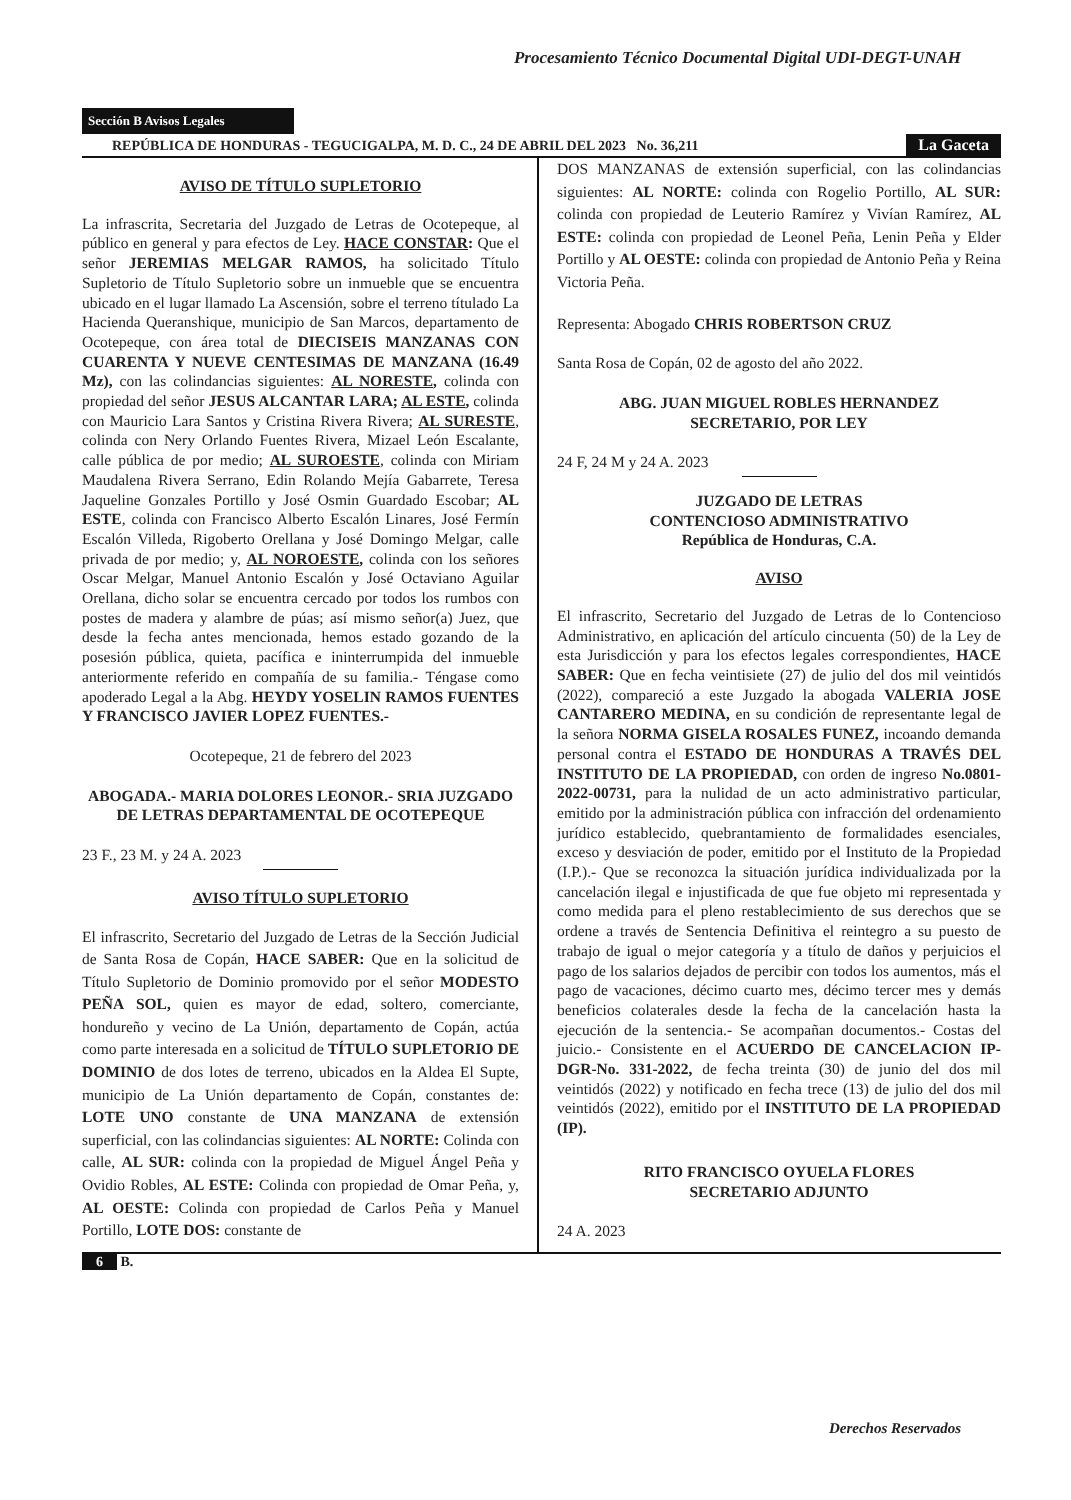Procesamiento Técnico Documental Digital UDI-DEGT-UNAH
Sección B Avisos Legales
REPÚBLICA DE HONDURAS - TEGUCIGALPA, M. D. C., 24 DE ABRIL DEL 2023 No. 36,211
La Gaceta
AVISO DE TÍTULO SUPLETORIO
La infrascrita, Secretaria del Juzgado de Letras de Ocotepeque, al público en general y para efectos de Ley. HACE CONSTAR: Que el señor JEREMIAS MELGAR RAMOS, ha solicitado Título Supletorio de Título Supletorio sobre un inmueble que se encuentra ubicado en el lugar llamado La Ascensión, sobre el terreno títulado La Hacienda Queranshique, municipio de San Marcos, departamento de Ocotepeque, con área total de DIECISEIS MANZANAS CON CUARENTA Y NUEVE CENTESIMAS DE MANZANA (16.49 Mz), con las colindancias siguientes: AL NORESTE, colinda con propiedad del señor JESUS ALCANTAR LARA; AL ESTE, colinda con Mauricio Lara Santos y Cristina Rivera Rivera; AL SURESTE, colinda con Nery Orlando Fuentes Rivera, Mizael León Escalante, calle pública de por medio; AL SUROESTE, colinda con Miriam Maudalena Rivera Serrano, Edin Rolando Mejía Gabarrete, Teresa Jaqueline Gonzales Portillo y José Osmin Guardado Escobar; AL ESTE, colinda con Francisco Alberto Escalón Linares, José Fermín Escalón Villeda, Rigoberto Orellana y José Domingo Melgar, calle privada de por medio; y, AL NOROESTE, colinda con los señores Oscar Melgar, Manuel Antonio Escalón y José Octaviano Aguilar Orellana, dicho solar se encuentra cercado por todos los rumbos con postes de madera y alambre de púas; así mismo señor(a) Juez, que desde la fecha antes mencionada, hemos estado gozando de la posesión pública, quieta, pacífica e ininterrumpida del inmueble anteriormente referido en compañía de su familia.- Téngase como apoderado Legal a la Abg. HEYDY YOSELIN RAMOS FUENTES Y FRANCISCO JAVIER LOPEZ FUENTES.-
Ocotepeque, 21 de febrero del 2023
ABOGADA.- MARIA DOLORES LEONOR.- SRIA JUZGADO DE LETRAS DEPARTAMENTAL DE OCOTEPEQUE
23 F., 23 M. y 24 A. 2023
AVISO TÍTULO SUPLETORIO
El infrascrito, Secretario del Juzgado de Letras de la Sección Judicial de Santa Rosa de Copán, HACE SABER: Que en la solicitud de Título Supletorio de Dominio promovido por el señor MODESTO PEÑA SOL, quien es mayor de edad, soltero, comerciante, hondureño y vecino de La Unión, departamento de Copán, actúa como parte interesada en a solicitud de TÍTULO SUPLETORIO DE DOMINIO de dos lotes de terreno, ubicados en la Aldea El Supte, municipio de La Unión departamento de Copán, constantes de: LOTE UNO constante de UNA MANZANA de extensión superficial, con las colindancias siguientes: AL NORTE: Colinda con calle, AL SUR: colinda con la propiedad de Miguel Ángel Peña y Ovidio Robles, AL ESTE: Colinda con propiedad de Omar Peña, y, AL OESTE: Colinda con propiedad de Carlos Peña y Manuel Portillo, LOTE DOS: constante de
DOS MANZANAS de extensión superficial, con las colindancias siguientes: AL NORTE: colinda con Rogelio Portillo, AL SUR: colinda con propiedad de Leuterio Ramírez y Vivían Ramírez, AL ESTE: colinda con propiedad de Leonel Peña, Lenin Peña y Elder Portillo y AL OESTE: colinda con propiedad de Antonio Peña y Reina Victoria Peña.
Representa: Abogado CHRIS ROBERTSON CRUZ
Santa Rosa de Copán, 02 de agosto del año 2022.
ABG. JUAN MIGUEL ROBLES HERNANDEZ
SECRETARIO, POR LEY
24 F, 24 M y 24 A. 2023
JUZGADO DE LETRAS
CONTENCIOSO ADMINISTRATIVO
República de Honduras, C.A.
AVISO
El infrascrito, Secretario del Juzgado de Letras de lo Contencioso Administrativo, en aplicación del artículo cincuenta (50) de la Ley de esta Jurisdicción y para los efectos legales correspondientes, HACE SABER: Que en fecha veintisiete (27) de julio del dos mil veintidós (2022), compareció a este Juzgado la abogada VALERIA JOSE CANTARERO MEDINA, en su condición de representante legal de la señora NORMA GISELA ROSALES FUNEZ, incoando demanda personal contra el ESTADO DE HONDURAS A TRAVÉS DEL INSTITUTO DE LA PROPIEDAD, con orden de ingreso No.0801-2022-00731, para la nulidad de un acto administrativo particular, emitido por la administración pública con infracción del ordenamiento jurídico establecido, quebrantamiento de formalidades esenciales, exceso y desviación de poder, emitido por el Instituto de la Propiedad (I.P.).- Que se reconozca la situación jurídica individualizada por la cancelación ilegal e injustificada de que fue objeto mi representada y como medida para el pleno restablecimiento de sus derechos que se ordene a través de Sentencia Definitiva el reintegro a su puesto de trabajo de igual o mejor categoría y a título de daños y perjuicios el pago de los salarios dejados de percibir con todos los aumentos, más el pago de vacaciones, décimo cuarto mes, décimo tercer mes y demás beneficios colaterales desde la fecha de la cancelación hasta la ejecución de la sentencia.- Se acompañan documentos.- Costas del juicio.- Consistente en el ACUERDO DE CANCELACION IP-DGR-No. 331-2022, de fecha treinta (30) de junio del dos mil veintidós (2022) y notificado en fecha trece (13) de julio del dos mil veintidós (2022), emitido por el INSTITUTO DE LA PROPIEDAD (IP).
RITO FRANCISCO OYUELA FLORES
SECRETARIO ADJUNTO
24 A. 2023
6 B.
Derechos Reservados